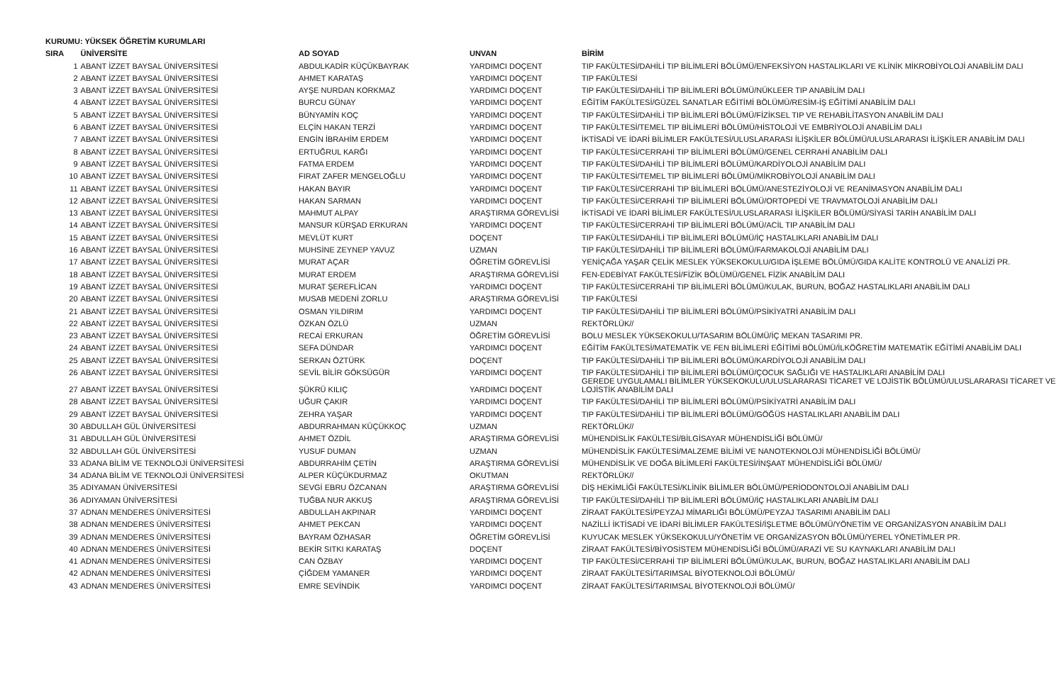KURUMU: YÜKSEK ÖĞRETİM KURUMLARI
| SIRA | ÜNİVERSİTE | AD SOYAD | UNVAN | BİRİM |
| --- | --- | --- | --- | --- |
| 1 | ABANT İZZET BAYSAL ÜNİVERSİTESİ | ABDULKADİR KÜÇÜKBAYRAK | YARDIMCI DOÇENT | TIP FAKÜLTESİ/DAHİLİ TIP BİLİMLERİ BÖLÜMÜ/ENFEKSİYON HASTALIKLARI VE KLİNİK MİKROBİYOLOJİ ANABİLİM DALI |
| 2 | ABANT İZZET BAYSAL ÜNİVERSİTESİ | AHMET KARATAŞ | YARDIMCI DOÇENT | TIP FAKÜLTESİ |
| 3 | ABANT İZZET BAYSAL ÜNİVERSİTESİ | AYŞE NURDAN KORKMAZ | YARDIMCI DOÇENT | TIP FAKÜLTESİ/DAHİLİ TIP BİLİMLERİ BÖLÜMÜ/NÜKLEER TIP ANABİLİM DALI |
| 4 | ABANT İZZET BAYSAL ÜNİVERSİTESİ | BURCU GÜNAY | YARDIMCI DOÇENT | EĞİTİM FAKÜLTESİ/GÜZEL SANATLAR EĞİTİMİ BÖLÜMÜ/RESİM-İŞ EĞİTİMİ ANABİLİM DALI |
| 5 | ABANT İZZET BAYSAL ÜNİVERSİTESİ | BÜNYAMİN KOÇ | YARDIMCI DOÇENT | TIP FAKÜLTESİ/DAHİLİ TIP BİLİMLERİ BÖLÜMÜ/FİZİKSEL TIP VE REHABİLİTASYON ANABİLİM DALI |
| 6 | ABANT İZZET BAYSAL ÜNİVERSİTESİ | ELÇİN HAKAN TERZİ | YARDIMCI DOÇENT | TIP FAKÜLTESİ/TEMEL TIP BİLİMLERİ BÖLÜMÜ/HİSTOLOJİ VE EMBRİYOLOJİ ANABİLİM DALI |
| 7 | ABANT İZZET BAYSAL ÜNİVERSİTESİ | ENGİN İBRAHİM ERDEM | YARDIMCI DOÇENT | İKTİSADİ VE İDARİ BİLİMLER FAKÜLTESİ/ULUSLARARASI İLİŞKİLER BÖLÜMÜ/ULUSLARARASI İLİŞKİLER ANABİLİM DALI |
| 8 | ABANT İZZET BAYSAL ÜNİVERSİTESİ | ERTUĞRUL KARĞI | YARDIMCI DOÇENT | TIP FAKÜLTESİ/CERRAHİ TIP BİLİMLERİ BÖLÜMÜ/GENEL CERRAHİ ANABİLİM DALI |
| 9 | ABANT İZZET BAYSAL ÜNİVERSİTESİ | FATMA ERDEM | YARDIMCI DOÇENT | TIP FAKÜLTESİ/DAHİLİ TIP BİLİMLERİ BÖLÜMÜ/KARDİYOLOJİ ANABİLİM DALI |
| 10 | ABANT İZZET BAYSAL ÜNİVERSİTESİ | FIRAT ZAFER MENGELOĞLU | YARDIMCI DOÇENT | TIP FAKÜLTESİ/TEMEL TIP BİLİMLERİ BÖLÜMÜ/MİKROBİYOLOJİ ANABİLİM DALI |
| 11 | ABANT İZZET BAYSAL ÜNİVERSİTESİ | HAKAN BAYIR | YARDIMCI DOÇENT | TIP FAKÜLTESİ/CERRAHİ TIP BİLİMLERİ BÖLÜMÜ/ANESTEZİYOLOJİ VE REANİMASYON ANABİLİM DALI |
| 12 | ABANT İZZET BAYSAL ÜNİVERSİTESİ | HAKAN SARMAN | YARDIMCI DOÇENT | TIP FAKÜLTESİ/CERRAHİ TIP BİLİMLERİ BÖLÜMÜ/ORTOPEDİ VE TRAVMATOLOJİ ANABİLİM DALI |
| 13 | ABANT İZZET BAYSAL ÜNİVERSİTESİ | MAHMUT ALPAY | ARAŞTIRMA GÖREVLİSİ | İKTİSADİ VE İDARİ BİLİMLER FAKÜLTESİ/ULUSLARARASI İLİŞKİLER BÖLÜMÜ/SİYASİ TARİH ANABİLİM DALI |
| 14 | ABANT İZZET BAYSAL ÜNİVERSİTESİ | MANSUR KÜRŞAD ERKURAN | YARDIMCI DOÇENT | TIP FAKÜLTESİ/CERRAHİ TIP BİLİMLERİ BÖLÜMÜ/ACİL TIP ANABİLİM DALI |
| 15 | ABANT İZZET BAYSAL ÜNİVERSİTESİ | MEVLÜT KURT | DOÇENT | TIP FAKÜLTESİ/DAHİLİ TIP BİLİMLERİ BÖLÜMÜ/İÇ HASTALIKLARI ANABİLİM DALI |
| 16 | ABANT İZZET BAYSAL ÜNİVERSİTESİ | MUHSİNE ZEYNEP YAVUZ | UZMAN | TIP FAKÜLTESİ/DAHİLİ TIP BİLİMLERİ BÖLÜMÜ/FARMAKOLOJİ ANABİLİM DALI |
| 17 | ABANT İZZET BAYSAL ÜNİVERSİTESİ | MURAT AÇAR | ÖĞRETİM GÖREVLİSİ | YENİÇAĞA YAŞAR ÇELİK MESLEK YÜKSEKOKULU/GIDA İŞLEME BÖLÜMÜ/GIDA KALİTE KONTROLÜ VE ANALİZİ PR. |
| 18 | ABANT İZZET BAYSAL ÜNİVERSİTESİ | MURAT ERDEM | ARAŞTIRMA GÖREVLİSİ | FEN-EDEBİYAT FAKÜLTESİ/FİZİK BÖLÜMÜ/GENEL FİZİK ANABİLİM DALI |
| 19 | ABANT İZZET BAYSAL ÜNİVERSİTESİ | MURAT ŞEREFLİCAN | YARDIMCI DOÇENT | TIP FAKÜLTESİ/CERRAHİ TIP BİLİMLERİ BÖLÜMÜ/KULAK, BURUN, BOĞAZ HASTALIKLARI ANABİLİM DALI |
| 20 | ABANT İZZET BAYSAL ÜNİVERSİTESİ | MUSAB MEDENİ ZORLU | ARAŞTIRMA GÖREVLİSİ | TIP FAKÜLTESİ |
| 21 | ABANT İZZET BAYSAL ÜNİVERSİTESİ | OSMAN YILDIRIM | YARDIMCI DOÇENT | TIP FAKÜLTESİ/DAHİLİ TIP BİLİMLERİ BÖLÜMÜ/PSİKİYATRİ ANABİLİM DALI |
| 22 | ABANT İZZET BAYSAL ÜNİVERSİTESİ | ÖZKAN ÖZLÜ | UZMAN | REKTÖRLÜK// |
| 23 | ABANT İZZET BAYSAL ÜNİVERSİTESİ | RECAİ ERKURAN | ÖĞRETİM GÖREVLİSİ | BOLU MESLEK YÜKSEKOKULU/TASARIM BÖLÜMÜ/İÇ MEKAN TASARIMI PR. |
| 24 | ABANT İZZET BAYSAL ÜNİVERSİTESİ | SEFA DÜNDAR | YARDIMCI DOÇENT | EĞİTİM FAKÜLTESİ/MATEMATİK VE FEN BİLİMLERİ EĞİTİMİ BÖLÜMÜ/İLKÖĞRETİM MATEMATİK EĞİTİMİ ANABİLİM DALI |
| 25 | ABANT İZZET BAYSAL ÜNİVERSİTESİ | SERKAN ÖZTÜRK | DOÇENT | TIP FAKÜLTESİ/DAHİLİ TIP BİLİMLERİ BÖLÜMÜ/KARDİYOLOJİ ANABİLİM DALI |
| 26 | ABANT İZZET BAYSAL ÜNİVERSİTESİ | SEVİL BİLİR GÖKSÜGÜR | YARDIMCI DOÇENT | TIP FAKÜLTESİ/DAHİLİ TIP BİLİMLERİ BÖLÜMÜ/ÇOCUK SAĞLIĞI VE HASTALIKLARI ANABİLİM DALI |
| 27 | ABANT İZZET BAYSAL ÜNİVERSİTESİ | ŞÜKRÜ KILIÇ | YARDIMCI DOÇENT | GEREDE UYGULAMALI BİLİMLER YÜKSEKOKULU/ULUSLARARASI TİCARET VE LOJİSTİK BÖLÜMÜ/ULUSLARARASI TİCARET VE LOJİSTİK ANABİLİM DALI |
| 28 | ABANT İZZET BAYSAL ÜNİVERSİTESİ | UĞUR ÇAKIR | YARDIMCI DOÇENT | TIP FAKÜLTESİ/DAHİLİ TIP BİLİMLERİ BÖLÜMÜ/PSİKİYATRİ ANABİLİM DALI |
| 29 | ABANT İZZET BAYSAL ÜNİVERSİTESİ | ZEHRA YAŞAR | YARDIMCI DOÇENT | TIP FAKÜLTESİ/DAHİLİ TIP BİLİMLERİ BÖLÜMÜ/GÖĞÜS HASTALIKLARI ANABİLİM DALI |
| 30 | ABDULLAH GÜL ÜNİVERSİTESİ | ABDURRAHMAN KÜÇÜKKOÇ | UZMAN | REKTÖRLÜK// |
| 31 | ABDULLAH GÜL ÜNİVERSİTESİ | AHMET ÖZDİL | ARAŞTIRMA GÖREVLİSİ | MÜHENDİSLİK FAKÜLTESİ/BİLGİSAYAR MÜHENDİSLİĞİ BÖLÜMÜ/ |
| 32 | ABDULLAH GÜL ÜNİVERSİTESİ | YUSUF DUMAN | UZMAN | MÜHENDİSLİK FAKÜLTESİ/MALZEME BİLİMİ VE NANOTEKNOLOJİ MÜHENDİSLİĞİ BÖLÜMÜ/ |
| 33 | ADANA BİLİM VE TEKNOLOJİ ÜNİVERSİTESİ | ABDURRAHİM ÇETİN | ARAŞTIRMA GÖREVLİSİ | MÜHENDİSLİK VE DOĞA BİLİMLERİ FAKÜLTESİ/İNŞAAT MÜHENDİSLİĞİ BÖLÜMÜ/ |
| 34 | ADANA BİLİM VE TEKNOLOJİ ÜNİVERSİTESİ | ALPER KÜÇÜKDURMAZ | OKUTMAN | REKTÖRLÜK// |
| 35 | ADIYAMAN ÜNİVERSİTESİ | SEVGİ EBRU ÖZCANAN | ARAŞTIRMA GÖREVLİSİ | DİŞ HEKİMLİĞİ FAKÜLTESİ/KLİNİK BİLİMLER BÖLÜMÜ/PERİODONTOLOJİ ANABİLİM DALI |
| 36 | ADIYAMAN ÜNİVERSİTESİ | TUĞBA NUR AKKUŞ | ARAŞTIRMA GÖREVLİSİ | TIP FAKÜLTESİ/DAHİLİ TIP BİLİMLERİ BÖLÜMÜ/İÇ HASTALIKLARI ANABİLİM DALI |
| 37 | ADNAN MENDERES ÜNİVERSİTESİ | ABDULLAH AKPINAR | YARDIMCI DOÇENT | ZİRAAT FAKÜLTESİ/PEYZAJ MİMARLIĞI BÖLÜMÜ/PEYZAJ TASARIMI ANABİLİM DALI |
| 38 | ADNAN MENDERES ÜNİVERSİTESİ | AHMET PEKCAN | YARDIMCI DOÇENT | NAZİLLİ İKTİSADİ VE İDARİ BİLİMLER FAKÜLTESİ/İŞLETME BÖLÜMÜ/YÖNETİM VE ORGANİZASYON ANABİLİM DALI |
| 39 | ADNAN MENDERES ÜNİVERSİTESİ | BAYRAM ÖZHASAR | ÖĞRETİM GÖREVLİSİ | KUYUCAK MESLEK YÜKSEKOKULU/YÖNETİM VE ORGANİZASYON BÖLÜMÜ/YEREL YÖNETİMLER PR. |
| 40 | ADNAN MENDERES ÜNİVERSİTESİ | BEKİR SITKI KARATAŞ | DOÇENT | ZİRAAT FAKÜLTESİ/BİYOSİSTEM MÜHENDİSLİĞİ BÖLÜMÜ/ARAZİ VE SU KAYNAKLARI ANABİLİM DALI |
| 41 | ADNAN MENDERES ÜNİVERSİTESİ | CAN ÖZBAY | YARDIMCI DOÇENT | TIP FAKÜLTESİ/CERRAHİ TIP BİLİMLERİ BÖLÜMÜ/KULAK, BURUN, BOĞAZ HASTALIKLARI ANABİLİM DALI |
| 42 | ADNAN MENDERES ÜNİVERSİTESİ | ÇİĞDEM YAMANER | YARDIMCI DOÇENT | ZİRAAT FAKÜLTESİ/TARIMSAL BİYOTEKNOLOJİ BÖLÜMÜ/ |
| 43 | ADNAN MENDERES ÜNİVERSİTESİ | EMRE SEVİNDİK | YARDIMCI DOÇENT | ZİRAAT FAKÜLTESİ/TARIMSAL BİYOTEKNOLOJİ BÖLÜMÜ/ |